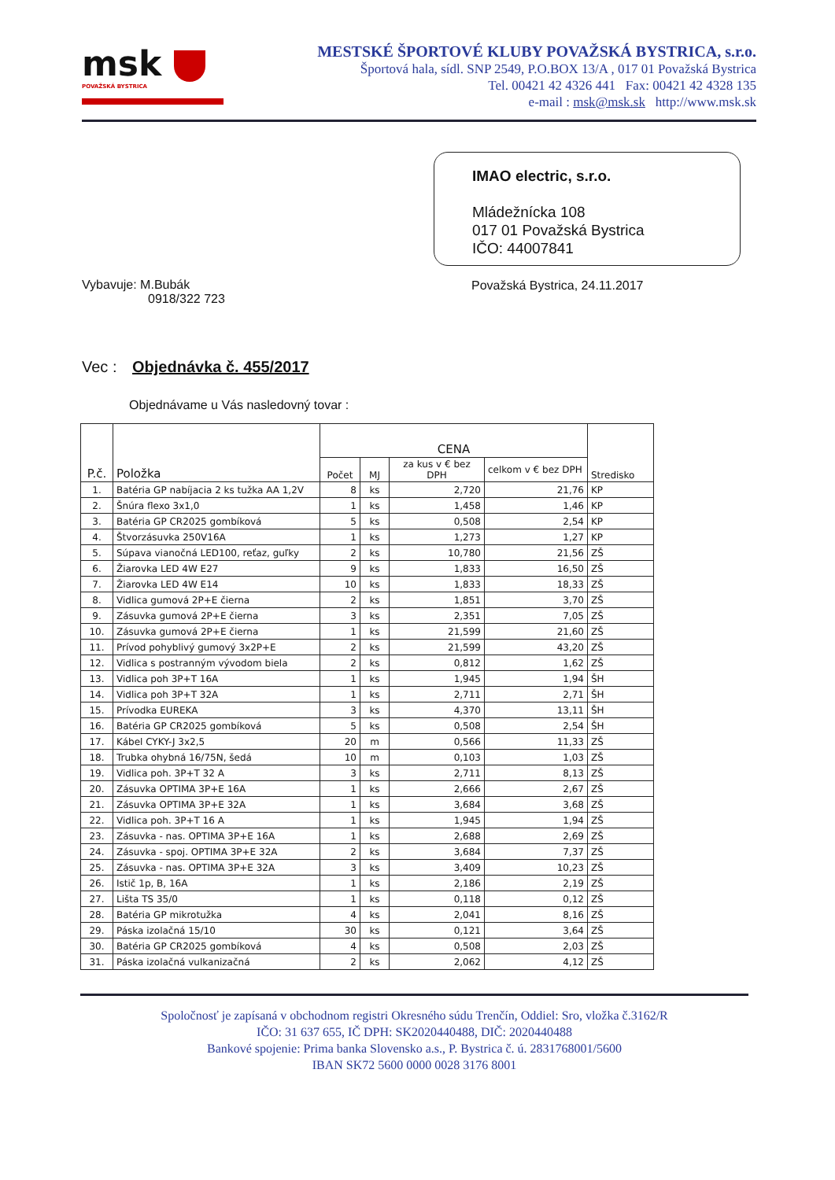msk
POVAŽSKÁ BYSTRICA
MESTSKÉ ŠPORTOVÉ KLUBY POVAŽSKÁ BYSTRICA, s.r.o.
Športová hala, sídl. SNP 2549, P.O.BOX 13/A , 017 01 Považská Bystrica
Tel. 00421 42 4326 441 Fax: 00421 42 4328 135
e-mail : msk@msk.sk http://www.msk.sk
Vybavuje: M.Bubák
0918/322 723
IMAO electric, s.r.o.
Mládežnícka 108
017 01 Považská Bystrica
IČO: 44007841
Považská Bystrica, 24.11.2017
Vec : Objednávka č. 455/2017
Objednávame u Vás nasledovný tovar :
| P.č. | Položka | CENA | | | | Stredisko |
| --- | --- | --- | --- | --- | --- | --- |
| | | Počet | MJ | za kus v € bez DPH | celkom v € bez DPH | |
| 1. | Batéria GP nabíjacia 2 ks tužka AA 1,2V | 8 | ks | 2,720 | 21,76 | KP |
| 2. | Šnúra flexo 3x1,0 | 1 | ks | 1,458 | 1,46 | KP |
| 3. | Batéria GP CR2025 gombíková | 5 | ks | 0,508 | 2,54 | KP |
| 4. | Štvorzásuvka 250V16A | 1 | ks | 1,273 | 1,27 | KP |
| 5. | Súpava vianočná LED100, reťaz, guľky | 2 | ks | 10,780 | 21,56 | ZŠ |
| 6. | Žiarovka LED 4W E27 | 9 | ks | 1,833 | 16,50 | ZŠ |
| 7. | Žiarovka LED 4W E14 | 10 | ks | 1,833 | 18,33 | ZŠ |
| 8. | Vidlica gumová 2P+E čierna | 2 | ks | 1,851 | 3,70 | ZŠ |
| 9. | Zásuvka gumová 2P+E čierna | 3 | ks | 2,351 | 7,05 | ZŠ |
| 10. | Zásuvka gumová 2P+E čierna | 1 | ks | 21,599 | 21,60 | ZŠ |
| 11. | Prívod pohyblivý gumový 3x2P+E | 2 | ks | 21,599 | 43,20 | ZŠ |
| 12. | Vidlica s postranným vývodom biela | 2 | ks | 0,812 | 1,62 | ZŠ |
| 13. | Vidlica poh 3P+T 16A | 1 | ks | 1,945 | 1,94 | ŠH |
| 14. | Vidlica poh 3P+T 32A | 1 | ks | 2,711 | 2,71 | ŠH |
| 15. | Prívodka EUREKA | 3 | ks | 4,370 | 13,11 | ŠH |
| 16. | Batéria GP CR2025 gombíková | 5 | ks | 0,508 | 2,54 | ŠH |
| 17. | Kábel CYKY-J 3x2,5 | 20 | m | 0,566 | 11,33 | ZŠ |
| 18. | Trubka ohybná 16/75N, šedá | 10 | m | 0,103 | 1,03 | ZŠ |
| 19. | Vidlica poh. 3P+T 32 A | 3 | ks | 2,711 | 8,13 | ZŠ |
| 20. | Zásuvka OPTIMA 3P+E 16A | 1 | ks | 2,666 | 2,67 | ZŠ |
| 21. | Zásuvka OPTIMA 3P+E 32A | 1 | ks | 3,684 | 3,68 | ZŠ |
| 22. | Vidlica poh. 3P+T 16 A | 1 | ks | 1,945 | 1,94 | ZŠ |
| 23. | Zásuvka - nas. OPTIMA 3P+E 16A | 1 | ks | 2,688 | 2,69 | ZŠ |
| 24. | Zásuvka - spoj. OPTIMA 3P+E 32A | 2 | ks | 3,684 | 7,37 | ZŠ |
| 25. | Zásuvka - nas. OPTIMA 3P+E 32A | 3 | ks | 3,409 | 10,23 | ZŠ |
| 26. | Istič 1p, B, 16A | 1 | ks | 2,186 | 2,19 | ZŠ |
| 27. | Lišta TS 35/0 | 1 | ks | 0,118 | 0,12 | ZŠ |
| 28. | Batéria GP mikrotužka | 4 | ks | 2,041 | 8,16 | ZŠ |
| 29. | Páska izolačná 15/10 | 30 | ks | 0,121 | 3,64 | ZŠ |
| 30. | Batéria GP CR2025 gombíková | 4 | ks | 0,508 | 2,03 | ZŠ |
| 31. | Páska izolačná vulkanizačná | 2 | ks | 2,062 | 4,12 | ZŠ |
Spoločnosť je zapísaná v obchodnom registri Okresného súdu Trenčín, Oddiel: Sro, vložka č.3162/R
IČO: 31 637 655, IČ DPH: SK2020440488, DIČ: 2020440488
Bankové spojenie: Prima banka Slovensko a.s., P. Bystrica č. ú. 2831768001/5600
IBAN SK72 5600 0000 0028 3176 8001